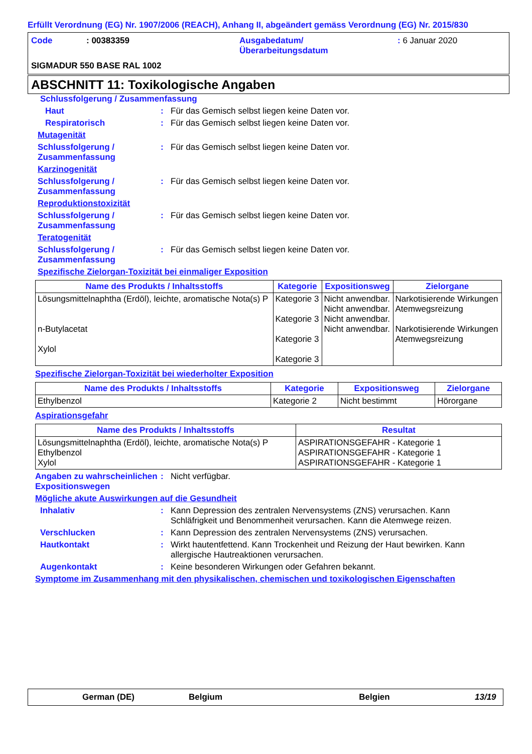Erfüllt Verordnung (EG) Nr. 1907/2006 (REACH), Anhang II, abgeändert gemäss Verordnung (EG) Nr. 2015/830
Code : 00383359 Ausgabedatum/
Überarbeitungsdatum
: 6 Januar 2020
SIGMADUR 550 BASE RAL 1002
ABSCHNITT 11: Toxikologische Angaben
Schlussfolgerung / Zusammenfassung
Haut : Für das Gemisch selbst liegen keine Daten vor.
Respiratorisch : Für das Gemisch selbst liegen keine Daten vor.
Mutagenität
Schlussfolgerung /
Zusammenfassung
: Für das Gemisch selbst liegen keine Daten vor.
Karzinogenität
Schlussfolgerung /
Zusammenfassung
: Für das Gemisch selbst liegen keine Daten vor.
Reproduktionstoxizität
Schlussfolgerung /
Zusammenfassung
: Für das Gemisch selbst liegen keine Daten vor.
Teratogenität
Schlussfolgerung /
Zusammenfassung
: Für das Gemisch selbst liegen keine Daten vor.
Spezifische Zielorgan-Toxizität bei einmaliger Exposition
| Name des Produkts / Inhaltsstoffs | Kategorie | Expositionsweg | Zielorgane |
| --- | --- | --- | --- |
| Lösungsmittelnaphtha (Erdöl), leichte, aromatische Nota(s) P n-Butylacetat Xylol | Kategorie 3 Kategorie 3 Kategorie 3 Kategorie 3 | Nicht anwendbar. Nicht anwendbar. Nicht anwendbar. Nicht anwendbar. | Narkotisierende Wirkungen Atemwegsreizung Narkotisierende Wirkungen Atemwegsreizung |
Spezifische Zielorgan-Toxizität bei wiederholter Exposition
| Name des Produkts / Inhaltsstoffs | Kategorie | Expositionsweg | Zielorgane |
| --- | --- | --- | --- |
| Ethylbenzol | Kategorie 2 | Nicht bestimmt | Hörorgane |
Aspirationsgefahr
| Name des Produkts / Inhaltsstoffs | Resultat |
| --- | --- |
| Lösungsmittelnaphtha (Erdöl), leichte, aromatische Nota(s) P Ethylbenzol Xylol | ASPIRATIONSGEFAHR - Kategorie 1 ASPIRATIONSGEFAHR - Kategorie 1 ASPIRATIONSGEFAHR - Kategorie 1 |
Angaben zu wahrscheinlichen Expositionswegen
: Nicht verfügbar.
Mögliche akute Auswirkungen auf die Gesundheit
Inhalativ : Kann Depression des zentralen Nervensystems (ZNS) verursachen. Kann Schläfrigkeit und Benommenheit verursachen. Kann die Atemwege reizen.
Verschlucken : Kann Depression des zentralen Nervensystems (ZNS) verursachen.
Hautkontakt : Wirkt hautentfettend. Kann Trockenheit und Reizung der Haut bewirken. Kann allergische Hautreaktionen verursachen.
Augenkontakt : Keine besonderen Wirkungen oder Gefahren bekannt.
Symptome im Zusammenhang mit den physikalischen, chemischen und toxikologischen Eigenschaften
German (DE) Belgium Belgien 13/19